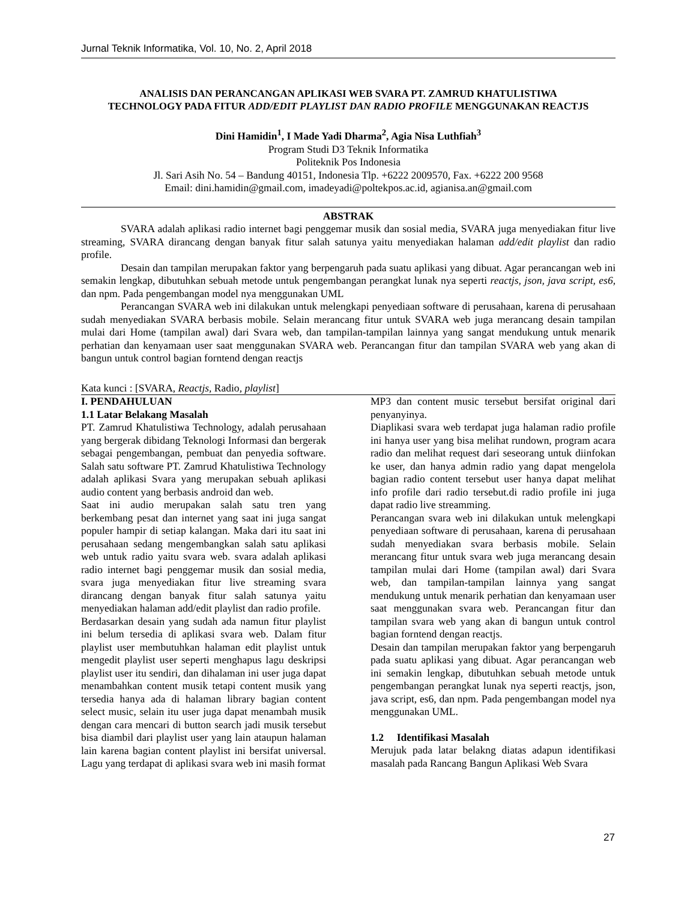Jurnal Teknik Informatika, Vol. 10, No. 2, April 2018
ANALISIS DAN PERANCANGAN APLIKASI WEB SVARA PT. ZAMRUD KHATULISTIWA TECHNOLOGY PADA FITUR ADD/EDIT PLAYLIST DAN RADIO PROFILE MENGGUNAKAN REACTJS
Dini Hamidin<sup>1</sup>, I Made Yadi Dharma<sup>2</sup>, Agia Nisa Luthfiah<sup>3</sup>
Program Studi D3 Teknik Informatika
Politeknik Pos Indonesia
Jl. Sari Asih No. 54 – Bandung 40151, Indonesia Tlp. +6222 2009570, Fax. +6222 200 9568
Email: dini.hamidin@gmail.com, imadeyadi@poltekpos.ac.id, agianisa.an@gmail.com
ABSTRAK
SVARA adalah aplikasi radio internet bagi penggemar musik dan sosial media, SVARA juga menyediakan fitur live streaming, SVARA dirancang dengan banyak fitur salah satunya yaitu menyediakan halaman add/edit playlist dan radio profile.
Desain dan tampilan merupakan faktor yang berpengaruh pada suatu aplikasi yang dibuat. Agar perancangan web ini semakin lengkap, dibutuhkan sebuah metode untuk pengembangan perangkat lunak nya seperti reactjs, json, java script, es6, dan npm. Pada pengembangan model nya menggunakan UML
Perancangan SVARA web ini dilakukan untuk melengkapi penyediaan software di perusahaan, karena di perusahaan sudah menyediakan SVARA berbasis mobile. Selain merancang fitur untuk SVARA web juga merancang desain tampilan mulai dari Home (tampilan awal) dari Svara web, dan tampilan-tampilan lainnya yang sangat mendukung untuk menarik perhatian dan kenyamaan user saat menggunakan SVARA web. Perancangan fitur dan tampilan SVARA web yang akan di bangun untuk control bagian forntend dengan reactjs
Kata kunci : [SVARA, Reactjs, Radio, playlist]
I. PENDAHULUAN
1.1 Latar Belakang Masalah
PT. Zamrud Khatulistiwa Technology, adalah perusahaan yang bergerak dibidang Teknologi Informasi dan bergerak sebagai pengembangan, pembuat dan penyedia software. Salah satu software PT. Zamrud Khatulistiwa Technology adalah aplikasi Svara yang merupakan sebuah aplikasi audio content yang berbasis android dan web.
Saat ini audio merupakan salah satu tren yang berkembang pesat dan internet yang saat ini juga sangat populer hampir di setiap kalangan. Maka dari itu saat ini perusahaan sedang mengembangkan salah satu aplikasi web untuk radio yaitu svara web. svara adalah aplikasi radio internet bagi penggemar musik dan sosial media, svara juga menyediakan fitur live streaming svara dirancang dengan banyak fitur salah satunya yaitu menyediakan halaman add/edit playlist dan radio profile.
Berdasarkan desain yang sudah ada namun fitur playlist ini belum tersedia di aplikasi svara web. Dalam fitur playlist user membutuhkan halaman edit playlist untuk mengedit playlist user seperti menghapus lagu deskripsi playlist user itu sendiri, dan dihalaman ini user juga dapat menambahkan content musik tetapi content musik yang tersedia hanya ada di halaman library bagian content select music, selain itu user juga dapat menambah musik dengan cara mencari di button search jadi musik tersebut bisa diambil dari playlist user yang lain ataupun halaman lain karena bagian content playlist ini bersifat universal. Lagu yang terdapat di aplikasi svara web ini masih format
MP3 dan content music tersebut bersifat original dari penyanyinya.
Diaplikasi svara web terdapat juga halaman radio profile ini hanya user yang bisa melihat rundown, program acara radio dan melihat request dari seseorang untuk diinfokan ke user, dan hanya admin radio yang dapat mengelola bagian radio content tersebut user hanya dapat melihat info profile dari radio tersebut.di radio profile ini juga dapat radio live streamming.
Perancangan svara web ini dilakukan untuk melengkapi penyediaan software di perusahaan, karena di perusahaan sudah menyediakan svara berbasis mobile. Selain merancang fitur untuk svara web juga merancang desain tampilan mulai dari Home (tampilan awal) dari Svara web, dan tampilan-tampilan lainnya yang sangat mendukung untuk menarik perhatian dan kenyamaan user saat menggunakan svara web. Perancangan fitur dan tampilan svara web yang akan di bangun untuk control bagian forntend dengan reactjs.
Desain dan tampilan merupakan faktor yang berpengaruh pada suatu aplikasi yang dibuat. Agar perancangan web ini semakin lengkap, dibutuhkan sebuah metode untuk pengembangan perangkat lunak nya seperti reactjs, json, java script, es6, dan npm. Pada pengembangan model nya menggunakan UML.
1.2 Identifikasi Masalah
Merujuk pada latar belakng diatas adapun identifikasi masalah pada Rancang Bangun Aplikasi Web Svara
27